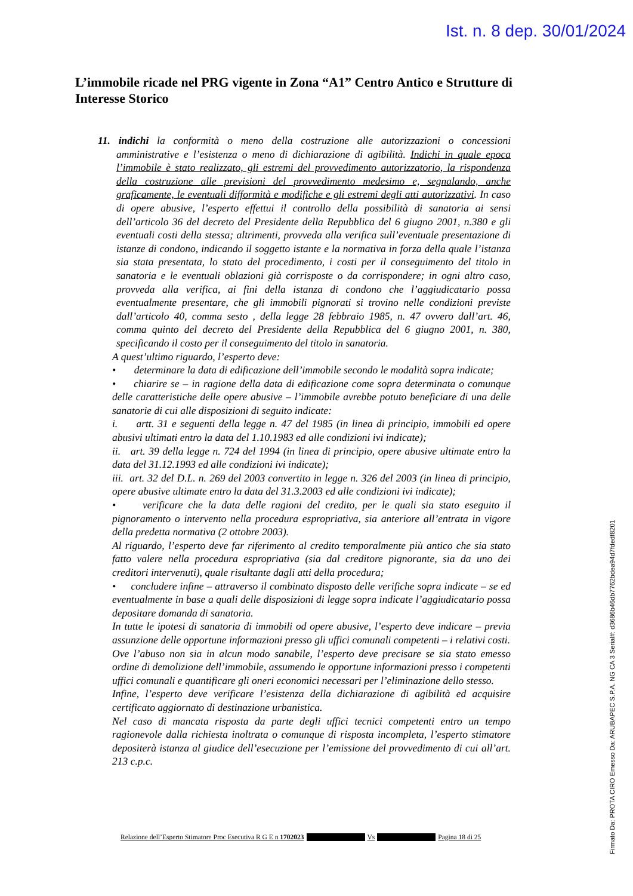Ist. n. 8 dep. 30/01/2024
L’immobile ricade nel PRG vigente in Zona “A1” Centro Antico e Strutture di Interesse Storico
11. indichi la conformità o meno della costruzione alle autorizzazioni o concessioni amministrative e l’esistenza o meno di dichiarazione di agibilità. Indichi in quale epoca l’immobile è stato realizzato, gli estremi del provvedimento autorizzatorio, la rispondenza della costruzione alle previsioni del provvedimento medesimo e, segnalando, anche graficamente, le eventuali difformità e modifiche e gli estremi degli atti autorizzativi. In caso di opere abusive, l’esperto effettui il controllo della possibilità di sanatoria ai sensi dell’articolo 36 del decreto del Presidente della Repubblica del 6 giugno 2001, n.380 e gli eventuali costi della stessa; altrimenti, provveda alla verifica sull’eventuale presentazione di istanze di condono, indicando il soggetto istante e la normativa in forza della quale l’istanza sia stata presentata, lo stato del procedimento, i costi per il conseguimento del titolo in sanatoria e le eventuali oblazioni già corrisposte o da corrispondere; in ogni altro caso, provveda alla verifica, ai fini della istanza di condono che l’aggiudicatario possa eventualmente presentare, che gli immobili pignorati si trovino nelle condizioni previste dall’articolo 40, comma sesto , della legge 28 febbraio 1985, n. 47 ovvero dall’art. 46, comma quinto del decreto del Presidente della Repubblica del 6 giugno 2001, n. 380, specificando il costo per il conseguimento del titolo in sanatoria.
A quest’ultimo riguardo, l’esperto deve:
• determinare la data di edificazione dell’immobile secondo le modalità sopra indicate;
• chiarire se – in ragione della data di edificazione come sopra determinata o comunque delle caratteristiche delle opere abusive – l’immobile avrebbe potuto beneficiare di una delle sanatorie di cui alle disposizioni di seguito indicate:
i. artt. 31 e seguenti della legge n. 47 del 1985 (in linea di principio, immobili ed opere abusivi ultimati entro la data del 1.10.1983 ed alle condizioni ivi indicate);
ii. art. 39 della legge n. 724 del 1994 (in linea di principio, opere abusive ultimate entro la data del 31.12.1993 ed alle condizioni ivi indicate);
iii. art. 32 del D.L. n. 269 del 2003 convertito in legge n. 326 del 2003 (in linea di principio, opere abusive ultimate entro la data del 31.3.2003 ed alle condizioni ivi indicate);
• verificare che la data delle ragioni del credito, per le quali sia stato eseguito il pignoramento o intervento nella procedura espropriativa, sia anteriore all’entrata in vigore della predetta normativa (2 ottobre 2003).
Al riguardo, l’esperto deve far riferimento al credito temporalmente più antico che sia stato fatto valere nella procedura espropriativa (sia dal creditore pignorante, sia da uno dei creditori intervenuti), quale risultante dagli atti della procedura;
• concludere infine – attraverso il combinato disposto delle verifiche sopra indicate – se ed eventualmente in base a quali delle disposizioni di legge sopra indicate l’aggiudicatario possa depositare domanda di sanatoria.
In tutte le ipotesi di sanatoria di immobili od opere abusive, l’esperto deve indicare – previa assunzione delle opportune informazioni presso gli uffici comunali competenti – i relativi costi.
Ove l’abuso non sia in alcun modo sanabile, l’esperto deve precisare se sia stato emesso ordine di demolizione dell’immobile, assumendo le opportune informazioni presso i competenti uffici comunali e quantificare gli oneri economici necessari per l’eliminazione dello stesso.
Infine, l’esperto deve verificare l’esistenza della dichiarazione di agibilità ed acquisire certificato aggiornato di destinazione urbanistica.
Nel caso di mancata risposta da parte degli uffici tecnici competenti entro un tempo ragionevole dalla richiesta inoltrata o comunque di risposta incompleta, l’esperto stimatore depositerà istanza al giudice dell’esecuzione per l’emissione del provvedimento di cui all’art. 213 c.p.c.
Relazione dell’Esperto Stimatore Proc Esecutiva R G E n 1702023 Vs Pagina 18 di 25
Firmato Da: PROTA CIRO Emesso Da: ARUBAPEC S.P.A. NG CA 3 Serial#: d3686b46db7762bdea94d7fdedf8201